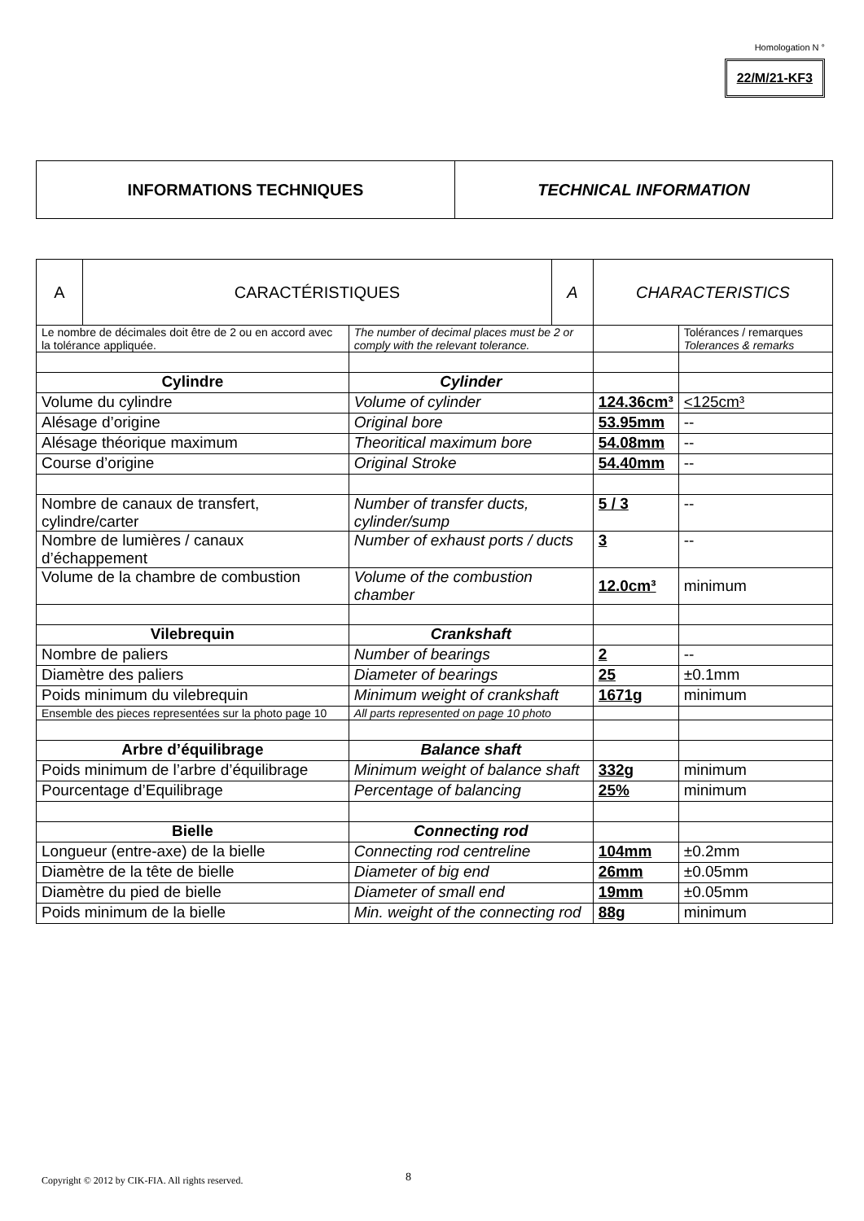Homologation N °
22/M/21-KF3
| INFORMATIONS TECHNIQUES | TECHNICAL INFORMATION |
| A | CARACTÉRISTIQUES | | A | CHARACTERISTICS | |
| Le nombre de décimales doit être de 2 ou en accord avec la tolérance appliquée. | | The number of decimal places must be 2 or comply with the relevant tolerance. | | | Tolérances / remarques Tolerances & remarks |
| Cylindre | | Cylinder | | | |
| Volume du cylindre | | Volume of cylinder | | 124.36cm³ | <125cm³ |
| Alésage d’origine | | Original bore | | 53.95mm | -- |
| Alésage théorique maximum | | Theoritical maximum bore | | 54.08mm | -- |
| Course d’origine | | Original Stroke | | 54.40mm | -- |
| Nombre de canaux de transfert, cylindre/carter | | Number of transfer ducts, cylinder/sump | | 5 / 3 | -- |
| Nombre de lumières / canaux d’échappement | | Number of exhaust ports / ducts | | 3 | -- |
| Volume de la chambre de combustion | | Volume of the combustion chamber | | 12.0cm³ | minimum |
| Vilebrequin | | Crankshaft | | | |
| Nombre de paliers | | Number of bearings | | 2 | -- |
| Diamètre des paliers | | Diameter of bearings | | 25 | ±0.1mm |
| Poids minimum du vilebrequin | | Minimum weight of crankshaft | | 1671g | minimum |
| Ensemble des pieces representées sur la photo page 10 | | All parts represented on page 10 photo | | | |
| Arbre d’équilibrage | | Balance shaft | | | |
| Poids minimum de l’arbre d’équilibrage | | Minimum weight of balance shaft | | 332g | minimum |
| Pourcentage d’Equilibrage | | Percentage of balancing | | 25% | minimum |
| Bielle | | Connecting rod | | | |
| Longueur (entre-axe) de la bielle | | Connecting rod centreline | | 104mm | ±0.2mm |
| Diamètre de la tête de bielle | | Diameter of big end | | 26mm | ±0.05mm |
| Diamètre du pied de bielle | | Diameter of small end | | 19mm | ±0.05mm |
| Poids minimum de la bielle | | Min. weight of the connecting rod | | 88g | minimum |
Copyright © 2012 by CIK-FIA. All rights reserved.
8